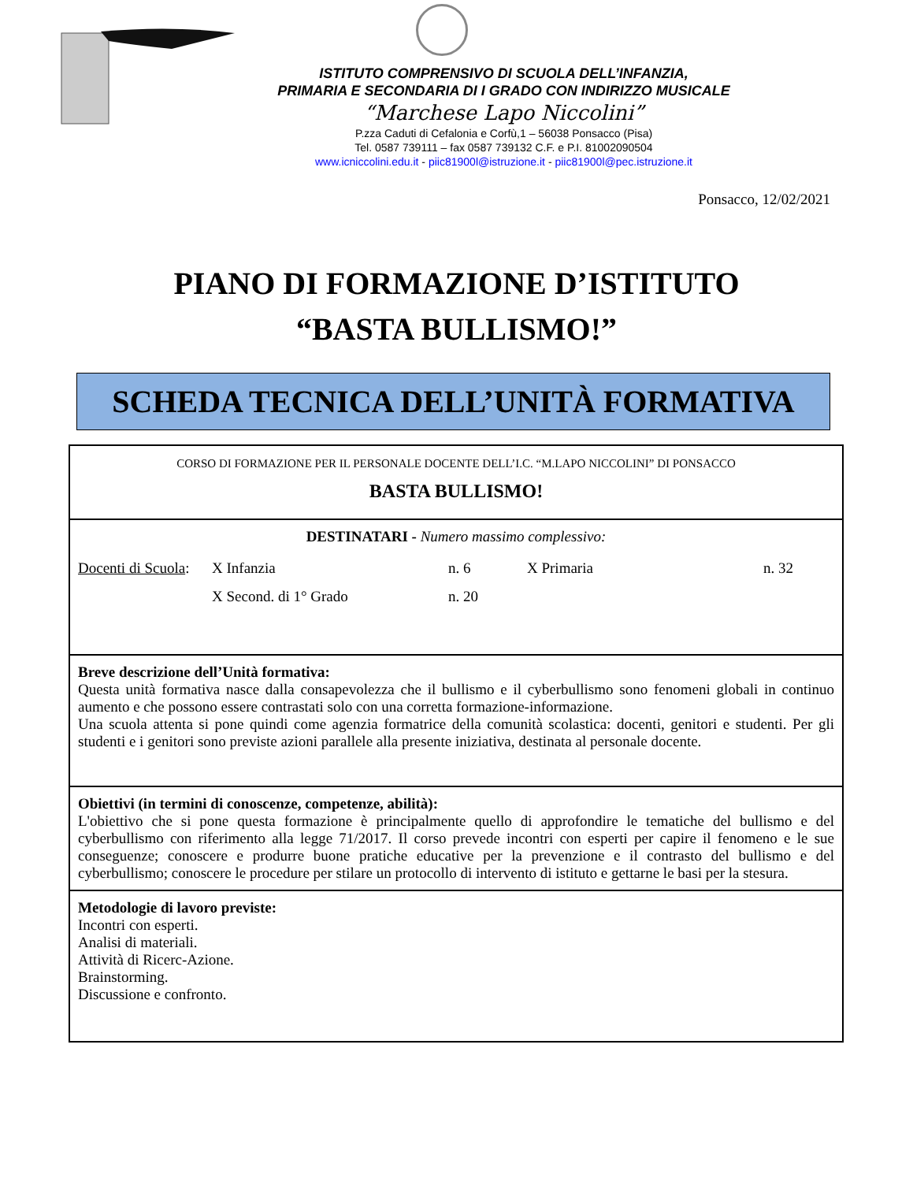ISTITUTO COMPRENSIVO DI SCUOLA DELL’INFANZIA,
PRIMARIA E SECONDARIA DI I GRADO CON INDIRIZZO MUSICALE
“Marchese Lapo Niccolini”
P.zza Caduti di Cefalonia e Corfù,1 – 56038 Ponsacco (Pisa)
Tel. 0587 739111 – fax 0587 739132 C.F. e P.I. 81002090504
www.icniccolini.edu.it - piic81900l@istruzione.it - piic81900l@pec.istruzione.it
Ponsacco, 12/02/2021
PIANO DI FORMAZIONE D’ISTITUTO
“BASTA BULLISMO!”
SCHEDA TECNICA DELL’UNITÀ FORMATIVA
| CORSO DI FORMAZIONE PER IL PERSONALE DOCENTE DELL’I.C. “M.LAPO NICCOLINI” DI PONSACCO BASTA BULLISMO! |
| DESTINATARI - Numero massimo complessivo: Docenti di Scuola : X Infanzia n. 6 X Primaria n. 32 X Second. di 1° Grado n. 20 |
| Breve descrizione dell’Unità formativa: Questa unità formativa nasce dalla consapevolezza che il bullismo e il cyberbullismo sono fenomeni globali in continuo aumento e che possono essere contrastati solo con una corretta formazione-informazione. Una scuola attenta si pone quindi come agenzia formatrice della comunità scolastica: docenti, genitori e studenti. Per gli studenti e i genitori sono previste azioni parallele alla presente iniziativa, destinata al personale docente. |
| Obiettivi (in termini di conoscenze, competenze, abilità): L'obiettivo che si pone questa formazione è principalmente quello di approfondire le tematiche del bullismo e del cyberbullismo con riferimento alla legge 71/2017. Il corso prevede incontri con esperti per capire il fenomeno e le sue conseguenze; conoscere e produrre buone pratiche educative per la prevenzione e il contrasto del bullismo e del cyberbullismo; conoscere le procedure per stilare un protocollo di intervento di istituto e gettarne le basi per la stesura. |
| Metodologie di lavoro previste: Incontri con esperti. Analisi di materiali. Attività di Ricerc-Azione. Brainstorming. Discussione e confronto. |